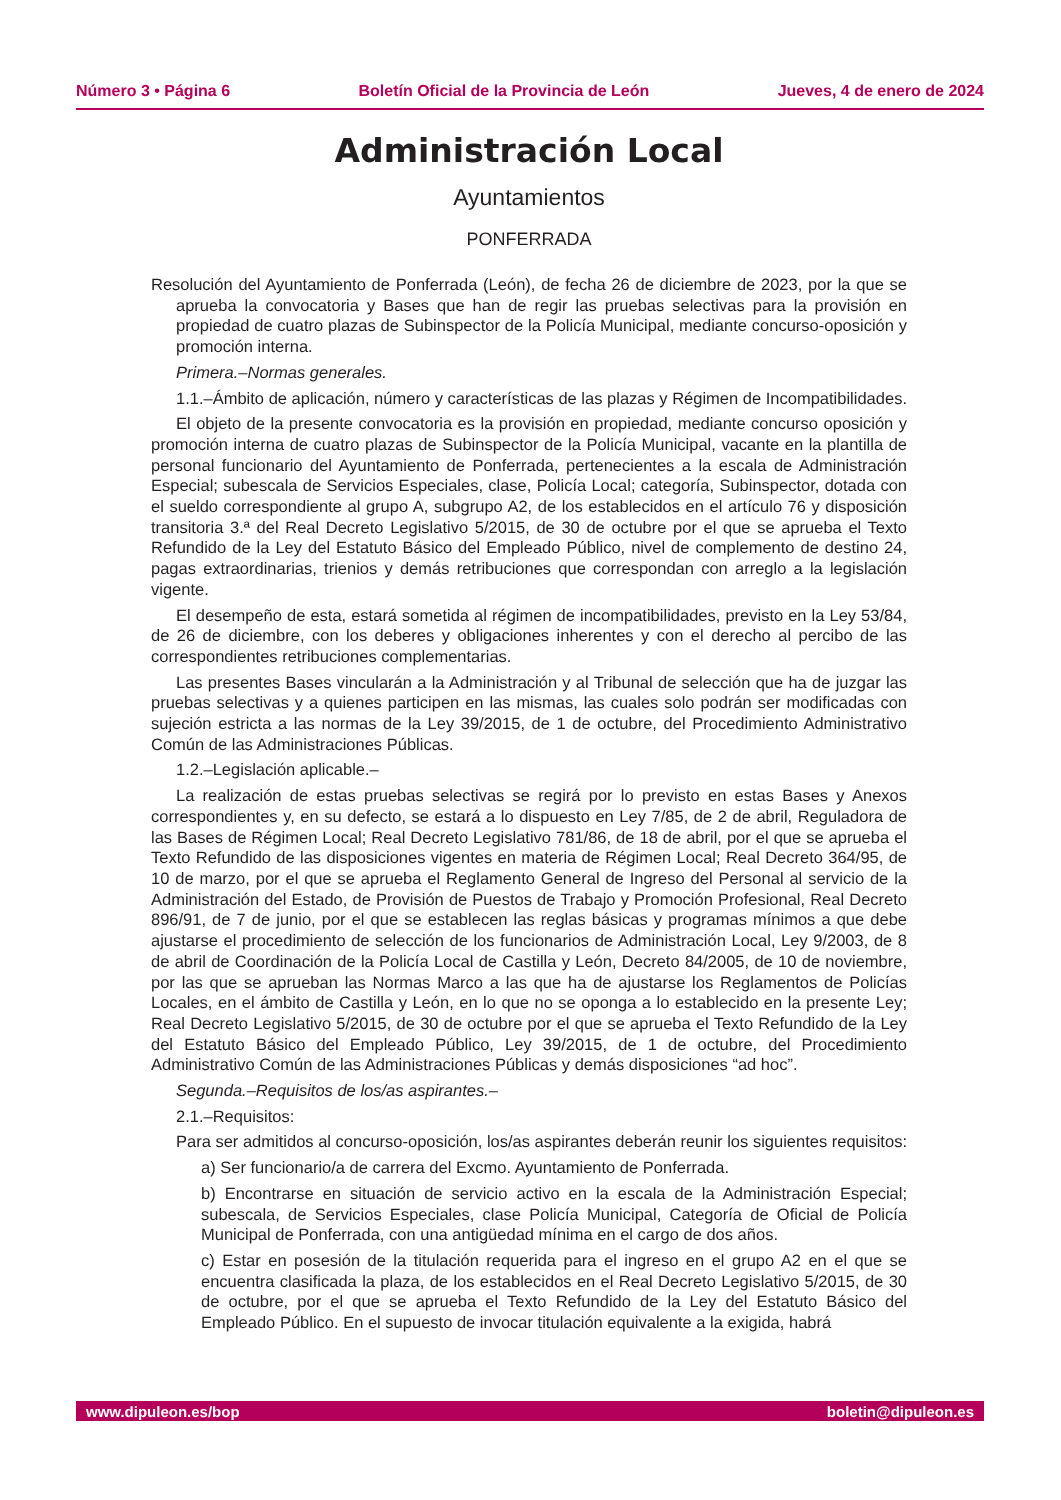Número 3 • Página 6 Boletín Oficial de la Provincia de León Jueves, 4 de enero de 2024
Administración Local
Ayuntamientos
PONFERRADA
Resolución del Ayuntamiento de Ponferrada (León), de fecha 26 de diciembre de 2023, por la que se aprueba la convocatoria y Bases que han de regir las pruebas selectivas para la provisión en propiedad de cuatro plazas de Subinspector de la Policía Municipal, mediante concurso-oposición y promoción interna.
Primera.–Normas generales.
1.1.–Ámbito de aplicación, número y características de las plazas y Régimen de Incompatibilidades.
El objeto de la presente convocatoria es la provisión en propiedad, mediante concurso oposición y promoción interna de cuatro plazas de Subinspector de la Policía Municipal, vacante en la plantilla de personal funcionario del Ayuntamiento de Ponferrada, pertenecientes a la escala de Administración Especial; subescala de Servicios Especiales, clase, Policía Local; categoría, Subinspector, dotada con el sueldo correspondiente al grupo A, subgrupo A2, de los establecidos en el artículo 76 y disposición transitoria 3.ª del Real Decreto Legislativo 5/2015, de 30 de octubre por el que se aprueba el Texto Refundido de la Ley del Estatuto Básico del Empleado Público, nivel de complemento de destino 24, pagas extraordinarias, trienios y demás retribuciones que correspondan con arreglo a la legislación vigente.
El desempeño de esta, estará sometida al régimen de incompatibilidades, previsto en la Ley 53/84, de 26 de diciembre, con los deberes y obligaciones inherentes y con el derecho al percibo de las correspondientes retribuciones complementarias.
Las presentes Bases vincularán a la Administración y al Tribunal de selección que ha de juzgar las pruebas selectivas y a quienes participen en las mismas, las cuales solo podrán ser modificadas con sujeción estricta a las normas de la Ley 39/2015, de 1 de octubre, del Procedimiento Administrativo Común de las Administraciones Públicas.
1.2.–Legislación aplicable.–
La realización de estas pruebas selectivas se regirá por lo previsto en estas Bases y Anexos correspondientes y, en su defecto, se estará a lo dispuesto en Ley 7/85, de 2 de abril, Reguladora de las Bases de Régimen Local; Real Decreto Legislativo 781/86, de 18 de abril, por el que se aprueba el Texto Refundido de las disposiciones vigentes en materia de Régimen Local; Real Decreto 364/95, de 10 de marzo, por el que se aprueba el Reglamento General de Ingreso del Personal al servicio de la Administración del Estado, de Provisión de Puestos de Trabajo y Promoción Profesional, Real Decreto 896/91, de 7 de junio, por el que se establecen las reglas básicas y programas mínimos a que debe ajustarse el procedimiento de selección de los funcionarios de Administración Local, Ley 9/2003, de 8 de abril de Coordinación de la Policía Local de Castilla y León, Decreto 84/2005, de 10 de noviembre, por las que se aprueban las Normas Marco a las que ha de ajustarse los Reglamentos de Policías Locales, en el ámbito de Castilla y León, en lo que no se oponga a lo establecido en la presente Ley; Real Decreto Legislativo 5/2015, de 30 de octubre por el que se aprueba el Texto Refundido de la Ley del Estatuto Básico del Empleado Público, Ley 39/2015, de 1 de octubre, del Procedimiento Administrativo Común de las Administraciones Públicas y demás disposiciones “ad hoc”.
Segunda.–Requisitos de los/as aspirantes.–
2.1.–Requisitos:
Para ser admitidos al concurso-oposición, los/as aspirantes deberán reunir los siguientes requisitos:
a) Ser funcionario/a de carrera del Excmo. Ayuntamiento de Ponferrada.
b) Encontrarse en situación de servicio activo en la escala de la Administración Especial; subescala, de Servicios Especiales, clase Policía Municipal, Categoría de Oficial de Policía Municipal de Ponferrada, con una antigüedad mínima en el cargo de dos años.
c) Estar en posesión de la titulación requerida para el ingreso en el grupo A2 en el que se encuentra clasificada la plaza, de los establecidos en el Real Decreto Legislativo 5/2015, de 30 de octubre, por el que se aprueba el Texto Refundido de la Ley del Estatuto Básico del Empleado Público. En el supuesto de invocar titulación equivalente a la exigida, habrá
www.dipuleon.es/bop boletin@dipuleon.es